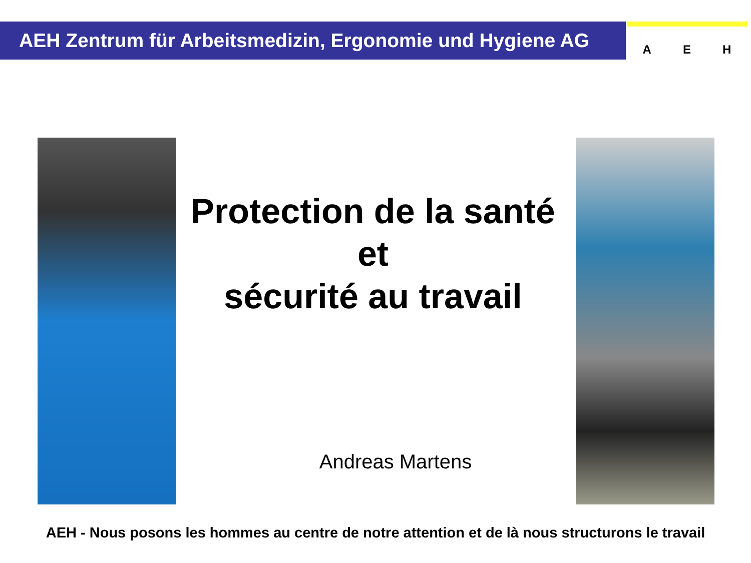AEH Zentrum für Arbeitsmedizin, Ergonomie und Hygiene AG A E H
Protection de la santé
et
sécurité au travail
Andreas Martens
AEH - Nous posons les hommes au centre de notre attention et de là nous structurons le travail